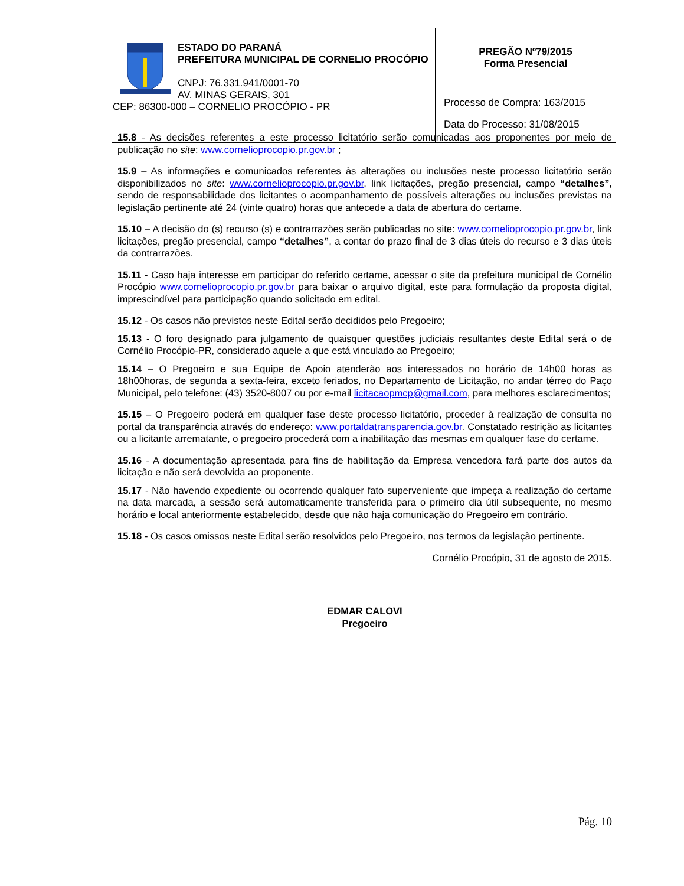| ESTADO DO PARANÁ PREFEITURA MUNICIPAL DE CORNELIO PROCÓPIO CNPJ: 76.331.941/0001-70 AV. MINAS GERAIS, 301 CEP: 86300-000 – CORNELIO PROCÓPIO - PR | PREGÃO Nº79/2015 Forma Presencial |
| | Processo de Compra: 163/2015 Data do Processo: 31/08/2015 |
15.8 - As decisões referentes a este processo licitatório serão comunicadas aos proponentes por meio de publicação no site: www.cornelioprocopio.pr.gov.br ;
15.9 – As informações e comunicados referentes às alterações ou inclusões neste processo licitatório serão disponibilizados no site: www.cornelioprocopio.pr.gov.br, link licitações, pregão presencial, campo “detalhes”, sendo de responsabilidade dos licitantes o acompanhamento de possíveis alterações ou inclusões previstas na legislação pertinente até 24 (vinte quatro) horas que antecede a data de abertura do certame.
15.10 – A decisão do (s) recurso (s) e contrarrazões serão publicadas no site: www.cornelioprocopio.pr.gov.br, link licitações, pregão presencial, campo “detalhes”, a contar do prazo final de 3 dias úteis do recurso e 3 dias úteis da contrarrazões.
15.11 - Caso haja interesse em participar do referido certame, acessar o site da prefeitura municipal de Cornélio Procópio www.cornelioprocopio.pr.gov.br para baixar o arquivo digital, este para formulação da proposta digital, imprescindível para participação quando solicitado em edital.
15.12 - Os casos não previstos neste Edital serão decididos pelo Pregoeiro;
15.13 - O foro designado para julgamento de quaisquer questões judiciais resultantes deste Edital será o de Cornélio Procópio-PR, considerado aquele a que está vinculado ao Pregoeiro;
15.14 – O Pregoeiro e sua Equipe de Apoio atenderão aos interessados no horário de 14h00 horas as 18h00horas, de segunda a sexta-feira, exceto feriados, no Departamento de Licitação, no andar térreo do Paço Municipal, pelo telefone: (43) 3520-8007 ou por e-mail licitacaopmcp@gmail.com, para melhores esclarecimentos;
15.15 – O Pregoeiro poderá em qualquer fase deste processo licitatório, proceder à realização de consulta no portal da transparência através do endereço: www.portaldatransparencia.gov.br. Constatado restrição as licitantes ou a licitante arrematante, o pregoeiro procederá com a inabilitação das mesmas em qualquer fase do certame.
15.16 - A documentação apresentada para fins de habilitação da Empresa vencedora fará parte dos autos da licitação e não será devolvida ao proponente.
15.17 - Não havendo expediente ou ocorrendo qualquer fato superveniente que impeça a realização do certame na data marcada, a sessão será automaticamente transferida para o primeiro dia útil subsequente, no mesmo horário e local anteriormente estabelecido, desde que não haja comunicação do Pregoeiro em contrário.
15.18 - Os casos omissos neste Edital serão resolvidos pelo Pregoeiro, nos termos da legislação pertinente.
Cornélio Procópio, 31 de agosto de 2015.
EDMAR CALOVI
Pregoeiro
Pág. 10